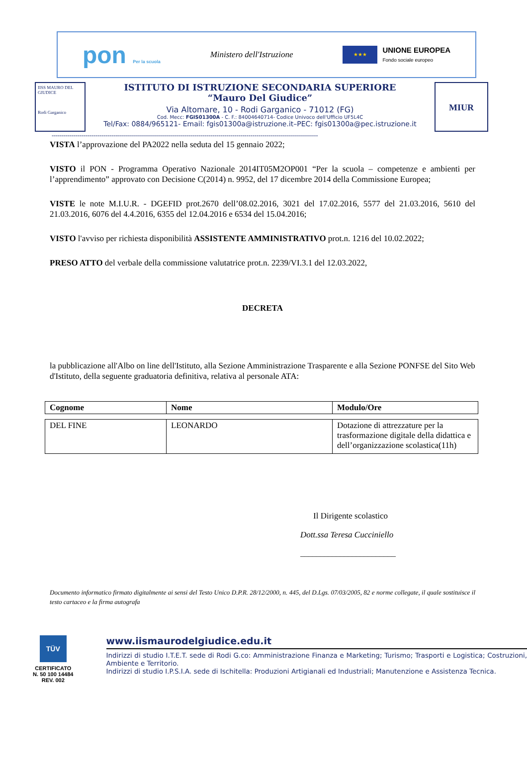pon Per la scuola Ministero dell'Istruzione
★★★
UNIONE EUROPEA
Fondo sociale europeo
IISS MAURO DEL GIUDICE
Rodi Garganico
ISTITUTO DI ISTRUZIONE SECONDARIA SUPERIORE
“Mauro Del Giudice”
Via Altomare, 10 - Rodi Garganico - 71012 (FG)
Cod. Mecc: FGIS01300A - C. F.: 84004640714- Codice Univoco dell'Ufficio UF5L4C
Tel/Fax: 0884/965121- Email: fgis01300a@istruzione.it–PEC: fgis01300a@pec.istruzione.it
MIUR
--------------------------------------------------------------------------------------------------------------------------------------
VISTA l’approvazione del PA2022 nella seduta del 15 gennaio 2022;
VISTO il PON - Programma Operativo Nazionale 2014IT05M2OP001 “Per la scuola – competenze e ambienti per l’apprendimento” approvato con Decisione C(2014) n. 9952, del 17 dicembre 2014 della Commissione Europea;
VISTE le note M.I.U.R. - DGEFID prot.2670 dell’08.02.2016, 3021 del 17.02.2016, 5577 del 21.03.2016, 5610 del 21.03.2016, 6076 del 4.4.2016, 6355 del 12.04.2016 e 6534 del 15.04.2016;
VISTO l'avviso per richiesta disponibilità ASSISTENTE AMMINISTRATIVO prot.n. 1216 del 10.02.2022;
PRESO ATTO del verbale della commissione valutatrice prot.n. 2239/VI.3.1 del 12.03.2022,
DECRETA
la pubblicazione all'Albo on line dell'Istituto, alla Sezione Amministrazione Trasparente e alla Sezione PONFSE del Sito Web d'Istituto, della seguente graduatoria definitiva, relativa al personale ATA:
| Cognome | Nome | Modulo/Ore |
| --- | --- | --- |
| DEL FINE | LEONARDO | Dotazione di attrezzature per la trasformazione digitale della didattica e dell’organizzazione scolastica(11h) |
Il Dirigente scolastico
Dott.ssa Teresa Cucciniello
________________________
Documento informatico firmato digitalmente ai sensi del Testo Unico D.P.R. 28/12/2000, n. 445, del D.Lgs. 07/03/2005, 82 e norme collegate, il quale sostituisce il testo cartaceo e la firma autografa
TÜV
CERTIFICATO
N. 50 100 14484
REV. 002
www.iismaurodelgiudice.edu.it
Indirizzi di studio I.T.E.T. sede di Rodi G.co: Amministrazione Finanza e Marketing; Turismo; Trasporti e Logistica; Costruzioni, Ambiente e Territorio.
Indirizzi di studio I.P.S.I.A. sede di Ischitella: Produzioni Artigianali ed Industriali; Manutenzione e Assistenza Tecnica.